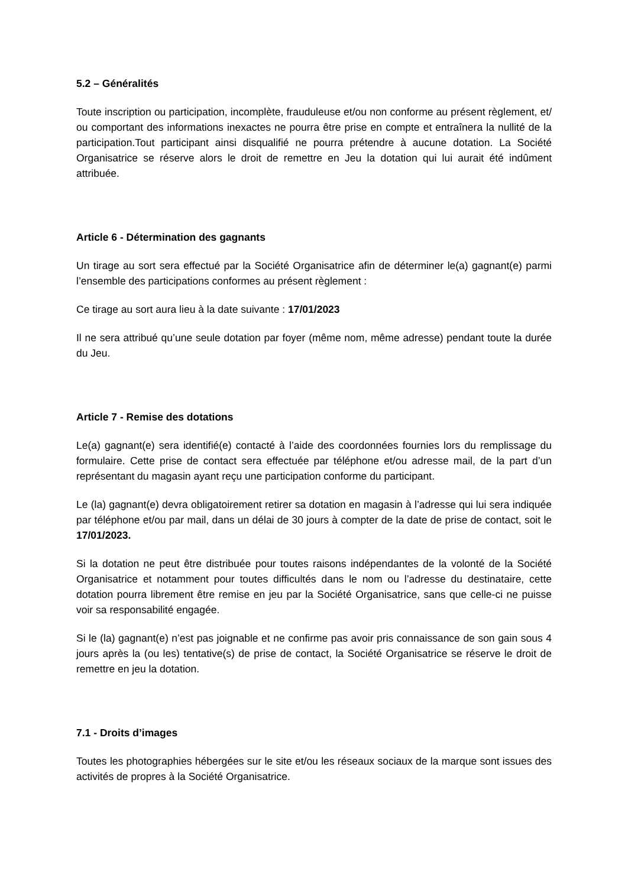5.2 – Généralités
Toute inscription ou participation, incomplète, frauduleuse et/ou non conforme au présent règlement, et/ ou comportant des informations inexactes ne pourra être prise en compte et entraînera la nullité de la participation.Tout participant ainsi disqualifié ne pourra prétendre à aucune dotation. La Société Organisatrice se réserve alors le droit de remettre en Jeu la dotation qui lui aurait été indûment attribuée.
Article 6 - Détermination des gagnants
Un tirage au sort sera effectué par la Société Organisatrice afin de déterminer le(a) gagnant(e) parmi l’ensemble des participations conformes au présent règlement :
Ce tirage au sort aura lieu à la date suivante : 17/01/2023
Il ne sera attribué qu’une seule dotation par foyer (même nom, même adresse) pendant toute la durée du Jeu.
Article 7 - Remise des dotations
Le(a) gagnant(e) sera identifié(e) contacté à l’aide des coordonnées fournies lors du remplissage du formulaire. Cette prise de contact sera effectuée par téléphone et/ou adresse mail, de la part d’un représentant du magasin ayant reçu une participation conforme du participant.
Le (la) gagnant(e) devra obligatoirement retirer sa dotation en magasin à l’adresse qui lui sera indiquée par téléphone et/ou par mail, dans un délai de 30 jours à compter de la date de prise de contact, soit le 17/01/2023.
Si la dotation ne peut être distribuée pour toutes raisons indépendantes de la volonté de la Société Organisatrice et notamment pour toutes difficultés dans le nom ou l’adresse du destinataire, cette dotation pourra librement être remise en jeu par la Société Organisatrice, sans que celle-ci ne puisse voir sa responsabilité engagée.
Si le (la) gagnant(e) n’est pas joignable et ne confirme pas avoir pris connaissance de son gain sous 4 jours après la (ou les) tentative(s) de prise de contact, la Société Organisatrice se réserve le droit de remettre en jeu la dotation.
7.1 - Droits d’images
Toutes les photographies hébergées sur le site et/ou les réseaux sociaux de la marque sont issues des activités de propres à la Société Organisatrice.